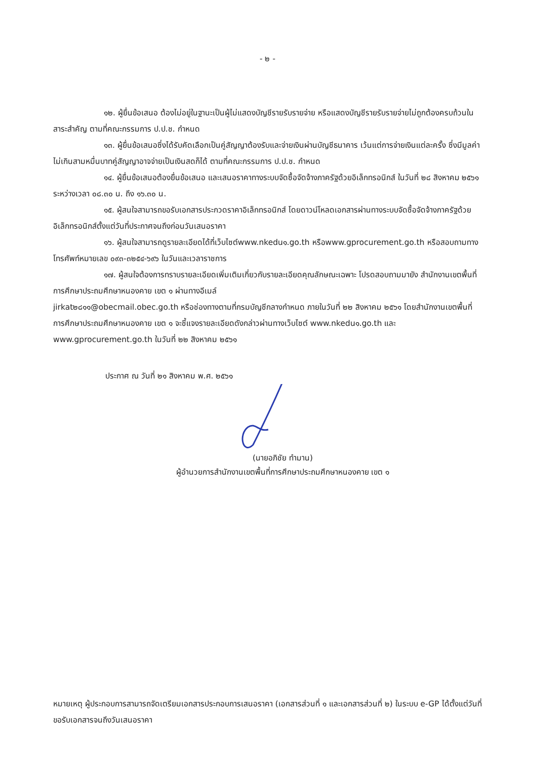- ๒ -
๑๒. ผู้ยื่นข้อเสนอ ต้องไม่อยู่ในฐานะเป็นผู้ไม่แสดงบัญชีรายรับรายจ่าย หรือแสดงบัญชีรายรับรายจ่ายไม่ถูกต้องครบถ้วนในสาระสำคัญ ตามที่คณะกรรมการ ป.ป.ช. กำหนด
๑๓. ผู้ยื่นข้อเสนอซึ่งได้รับคัดเลือกเป็นคู่สัญญาต้องรับและจ่ายเงินผ่านบัญชีธนาคาร เว้นแต่การจ่ายเงินแต่ละครั้ง ซึ่งมีมูลค่าไม่เกินสามหมื่นบาทคู่สัญญาอาจจ่ายเป็นเงินสดก็ได้ ตามที่คณะกรรมการ ป.ป.ช. กำหนด
๑๔. ผู้ยื่นข้อเสนอต้องยื่นข้อเสนอ และเสนอราคาทางระบบจัดซื้อจัดจ้างภาครัฐด้วยอิเล็กทรอนิกส์ ในวันที่ ๒๘ สิงหาคม ๒๕๖๑ ระหว่างเวลา ๐๘.๓๐ น. ถึง ๑๖.๓๐ น.
๑๕. ผู้สนใจสามารถขอรับเอกสารประกวดราคาอิเล็กทรอนิกส์ โดยดาวน์โหลดเอกสารผ่านทางระบบจัดซื้อจัดจ้างภาครัฐด้วยอิเล็กทรอนิกส์ตั้งแต่วันที่ประกาศจนถึงก่อนวันเสนอราคา
๑๖. ผู้สนใจสามารถดูรายละเอียดได้ที่เว็บไซต์www.nkedu๑.go.th หรือwww.gprocurement.go.th หรือสอบถามทางโทรศัพท์หมายเลข ๐๙๓-๓๒๕๔-๖๙๖ ในวันและเวลาราชการ
๑๗. ผู้สนใจต้องการทราบรายละเอียดเพิ่มเติมเกี่ยวกับรายละเอียดคุณลักษณะเฉพาะ โปรดสอบถามมายัง สำนักงานเขตพื้นที่การศึกษาประถมศึกษาหนองคาย เขต ๑ ผ่านทางอีเมล์
jirkat๒๘๑๑@obecmail.obec.go.th หรือช่องทางตามที่กรมบัญชีกลางกำหนด ภายในวันที่ ๒๒ สิงหาคม ๒๕๖๑ โดยสำนักงานเขตพื้นที่การศึกษาประถมศึกษาหนองคาย เขต ๑ จะชี้แจงรายละเอียดดังกล่าวผ่านทางเว็บไซต์ www.nkedu๑.go.th และ www.gprocurement.go.th ในวันที่ ๒๒ สิงหาคม ๒๕๖๑
ประกาศ ณ วันที่ ๒๑ สิงหาคม พ.ศ. ๒๕๖๑
(นายอภิชัย ทำมาน)
ผู้อำนวยการสำนักงานเขตพื้นที่การศึกษาประถมศึกษาหนองคาย เขต ๑
หมายเหตุ ผู้ประกอบการสามารถจัดเตรียมเอกสารประกอบการเสนอราคา (เอกสารส่วนที่ ๑ และเอกสารส่วนที่ ๒) ในระบบ e-GP ได้ตั้งแต่วันที่ ขอรับเอกสารจนถึงวันเสนอราคา